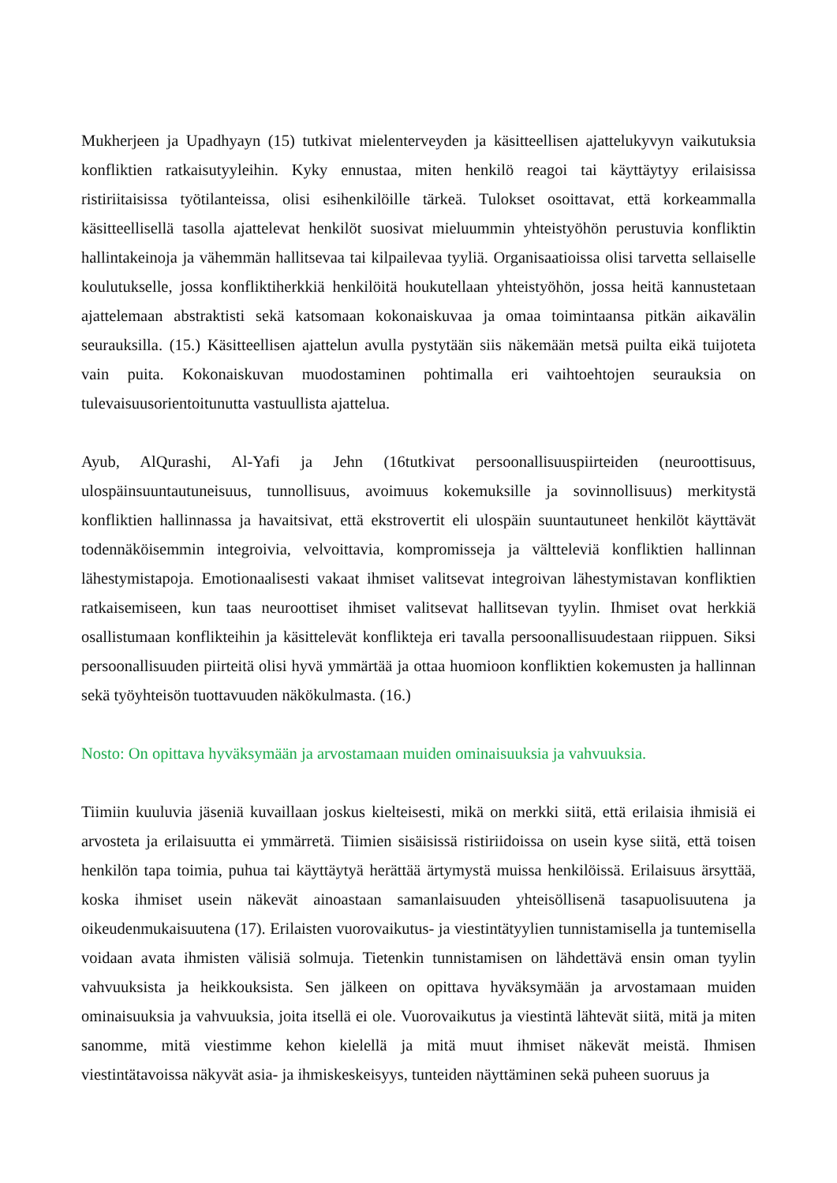Mukherjeen ja Upadhyayn (15) tutkivat mielenterveyden ja käsitteellisen ajattelukyvyn vaikutuksia konfliktien ratkaisutyyleihin. Kyky ennustaa, miten henkilö reagoi tai käyttäytyy erilaisissa ristiriitaisissa työtilanteissa, olisi esihenkilöille tärkeä. Tulokset osoittavat, että korkeammalla käsitteellisellä tasolla ajattelevat henkilöt suosivat mieluummin yhteistyöhön perustuvia konfliktin hallintakeinoja ja vähemmän hallitsevaa tai kilpailevaa tyyliä. Organisaatioissa olisi tarvetta sellaiselle koulutukselle, jossa konfliktiherkkiä henkilöitä houkutellaan yhteistyöhön, jossa heitä kannustetaan ajattelemaan abstraktisti sekä katsomaan kokonaiskuvaa ja omaa toimintaansa pitkän aikavälin seurauksilla. (15.) Käsitteellisen ajattelun avulla pystytään siis näkemään metsä puilta eikä tuijoteta vain puita. Kokonaiskuvan muodostaminen pohtimalla eri vaihtoehtojen seurauksia on tulevaisuusorientoitunutta vastuullista ajattelua.
Ayub, AlQurashi, Al-Yafi ja Jehn (16tutkivat persoonallisuuspiirteiden (neuroottisuus, ulospäinsuuntautuneisuus, tunnollisuus, avoimuus kokemuksille ja sovinnollisuus) merkitystä konfliktien hallinnassa ja havaitsivat, että ekstrovertit eli ulospäin suuntautuneet henkilöt käyttävät todennäköisemmin integroivia, velvoittavia, kompromisseja ja vältteleviä konfliktien hallinnan lähestymistapoja. Emotionaalisesti vakaat ihmiset valitsevat integroivan lähestymistavan konfliktien ratkaisemiseen, kun taas neuroottiset ihmiset valitsevat hallitsevan tyylin. Ihmiset ovat herkkiä osallistumaan konflikteihin ja käsittelevät konflikteja eri tavalla persoonallisuudestaan riippuen. Siksi persoonallisuuden piirteitä olisi hyvä ymmärtää ja ottaa huomioon konfliktien kokemusten ja hallinnan sekä työyhteisön tuottavuuden näkökulmasta. (16.)
Nosto: On opittava hyväksymään ja arvostamaan muiden ominaisuuksia ja vahvuuksia.
Tiimiin kuuluvia jäseniä kuvaillaan joskus kielteisesti, mikä on merkki siitä, että erilaisia ihmisiä ei arvosteta ja erilaisuutta ei ymmärretä. Tiimien sisäisissä ristiriidoissa on usein kyse siitä, että toisen henkilön tapa toimia, puhua tai käyttäytyä herättää ärtymystä muissa henkilöissä. Erilaisuus ärsyttää, koska ihmiset usein näkevät ainoastaan samanlaisuuden yhteisöllisenä tasapuolisuutena ja oikeudenmukaisuutena (17). Erilaisten vuorovaikutus- ja viestintätyylien tunnistamisella ja tuntemisella voidaan avata ihmisten välisiä solmuja. Tietenkin tunnistamisen on lähdettävä ensin oman tyylin vahvuuksista ja heikkouksista. Sen jälkeen on opittava hyväksymään ja arvostamaan muiden ominaisuuksia ja vahvuuksia, joita itsellä ei ole. Vuorovaikutus ja viestintä lähtevät siitä, mitä ja miten sanomme, mitä viestimme kehon kielellä ja mitä muut ihmiset näkevät meistä. Ihmisen viestintätavoissa näkyvät asia- ja ihmiskeskeisyys, tunteiden näyttäminen sekä puheen suoruus ja